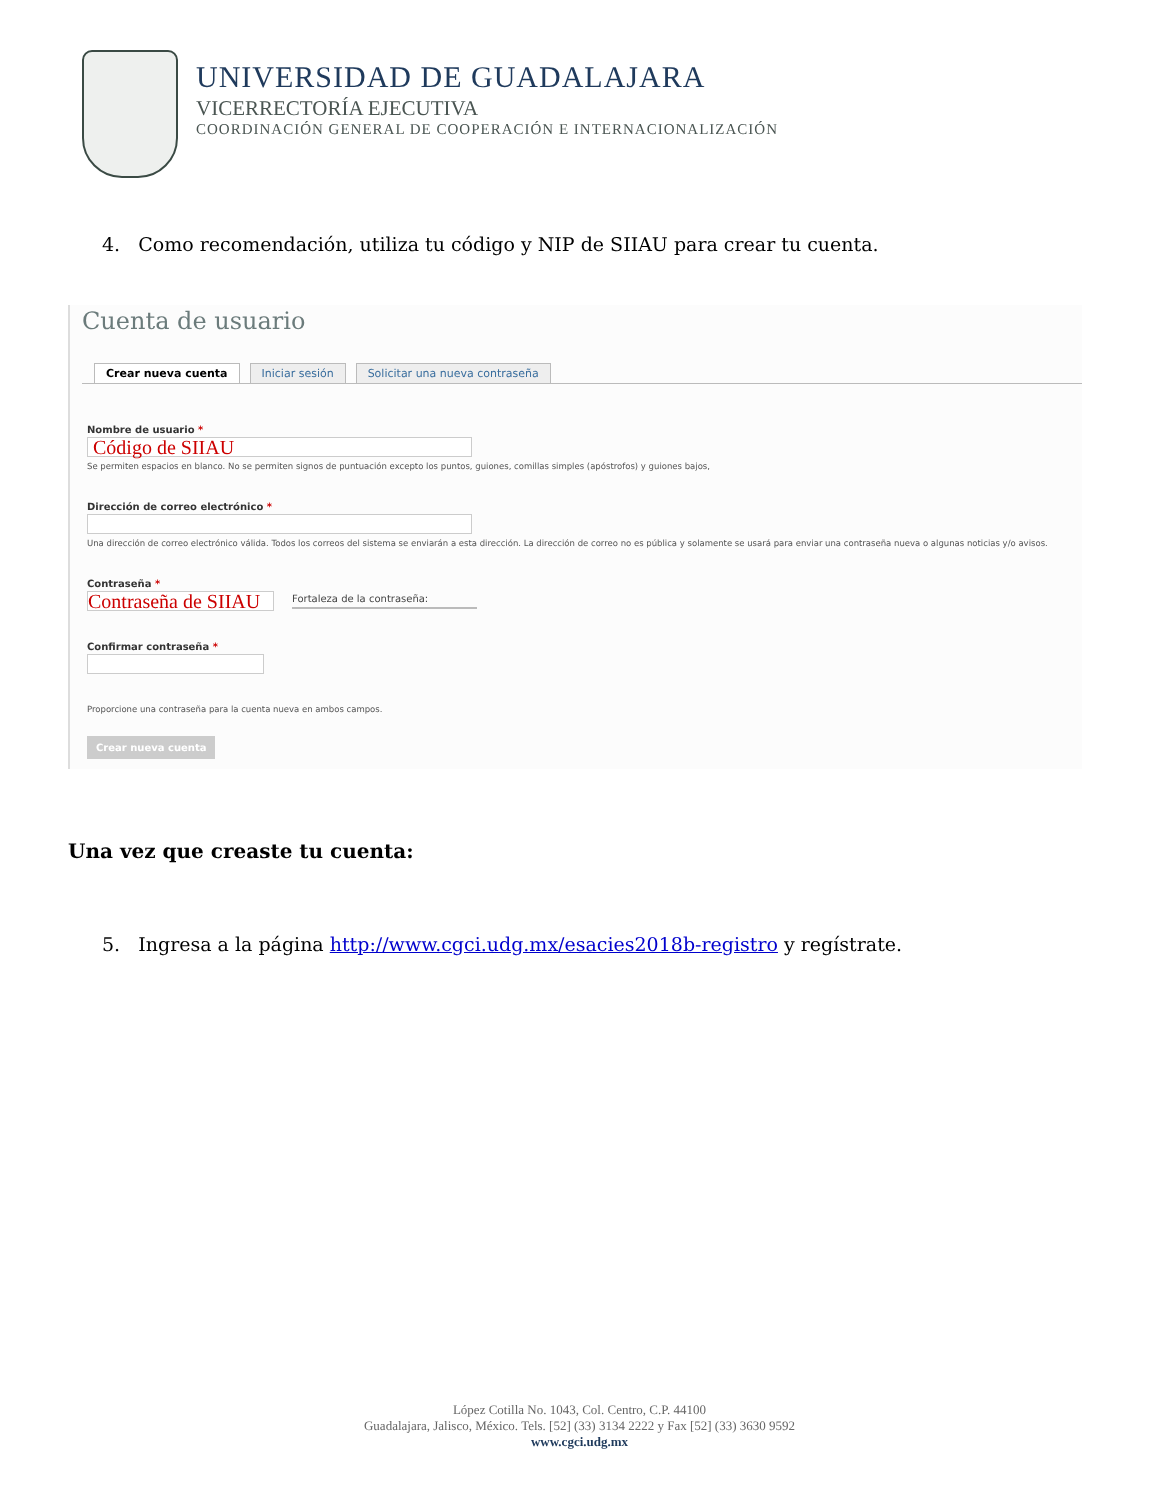UNIVERSIDAD DE GUADALAJARA
VICERRECTORÍA EJECUTIVA
COORDINACIÓN GENERAL DE COOPERACIÓN E INTERNACIONALIZACIÓN
4. Como recomendación, utiliza tu código y NIP de SIIAU para crear tu cuenta.
Cuenta de usuario
Crear nueva cuenta Iniciar sesión Solicitar una nueva contraseña
Nombre de usuario *
Código de SIIAU
Se permiten espacios en blanco. No se permiten signos de puntuación excepto los puntos, guiones, comillas simples (apóstrofos) y guiones bajos,
Dirección de correo electrónico *
Una dirección de correo electrónico válida. Todos los correos del sistema se enviarán a esta dirección. La dirección de correo no es pública y solamente se usará para enviar una contraseña nueva o algunas noticias y/o avisos.
Contraseña *
Contraseña de SIIAU
Fortaleza de la contraseña:
Confirmar contraseña *
Proporcione una contraseña para la cuenta nueva en ambos campos.
Crear nueva cuenta
Una vez que creaste tu cuenta:
5. Ingresa a la página http://www.cgci.udg.mx/esacies2018b-registro y regístrate.
López Cotilla No. 1043, Col. Centro, C.P. 44100
Guadalajara, Jalisco, México. Tels. [52] (33) 3134 2222 y Fax [52] (33) 3630 9592
www.cgci.udg.mx